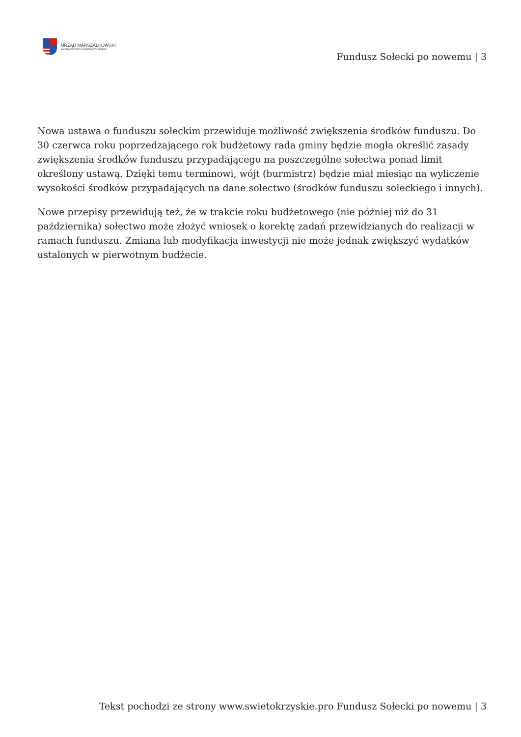URZĄD MARSZAŁKOWSKI
WOJEWÓDZTWA ŚWIĘTOKRZYSKIEGO
Fundusz Sołecki po nowemu | 3
Nowa ustawa o funduszu sołeckim przewiduje możliwość zwiększenia środków funduszu. Do 30 czerwca roku poprzedzającego rok budżetowy rada gminy będzie mogła określić zasady zwiększenia środków funduszu przypadającego na poszczególne sołectwa ponad limit określony ustawą. Dzięki temu terminowi, wójt (burmistrz) będzie miał miesiąc na wyliczenie wysokości środków przypadających na dane sołectwo (środków funduszu sołeckiego i innych).
Nowe przepisy przewidują też, że w trakcie roku budżetowego (nie później niż do 31 października) sołectwo może złożyć wniosek o korektę zadań przewidzianych do realizacji w ramach funduszu. Zmiana lub modyfikacja inwestycji nie może jednak zwiększyć wydatków ustalonych w pierwotnym budżecie.
Tekst pochodzi ze strony www.swietokrzyskie.pro Fundusz Sołecki po nowemu | 3